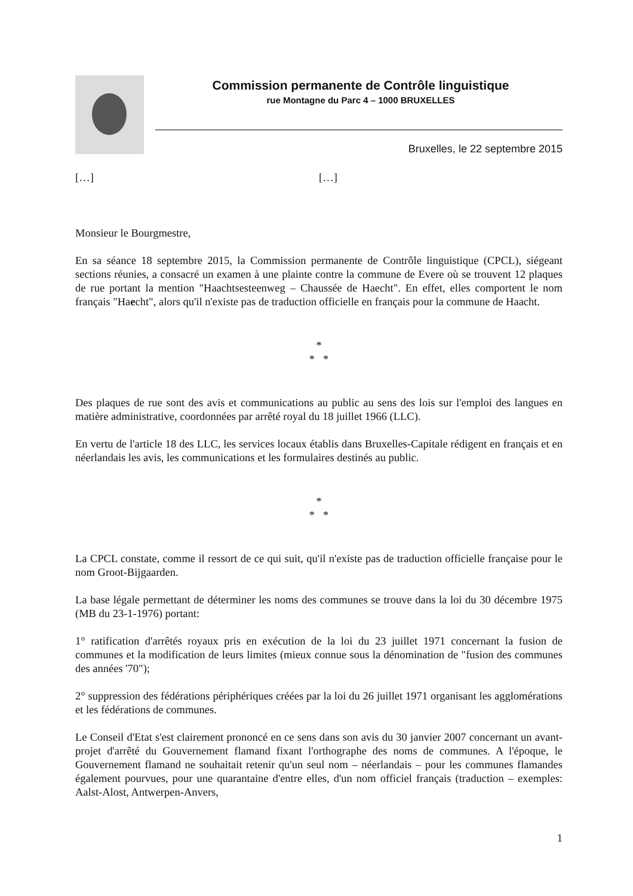Commission permanente de Contrôle linguistique
rue Montagne du Parc 4 – 1000 BRUXELLES
Bruxelles, le 22 septembre 2015
[…] […]
Monsieur le Bourgmestre,
En sa séance 18 septembre 2015, la Commission permanente de Contrôle linguistique (CPCL), siégeant sections réunies, a consacré un examen à une plainte contre la commune de Evere où se trouvent 12 plaques de rue portant la mention "Haachtsesteenweg – Chaussée de Haecht". En effet, elles comportent le nom français "Haecht", alors qu'il n'existe pas de traduction officielle en français pour la commune de Haacht.
*
* *
Des plaques de rue sont des avis et communications au public au sens des lois sur l'emploi des langues en matière administrative, coordonnées par arrêté royal du 18 juillet 1966 (LLC).
En vertu de l'article 18 des LLC, les services locaux établis dans Bruxelles-Capitale rédigent en français et en néerlandais les avis, les communications et les formulaires destinés au public.
*
* *
La CPCL constate, comme il ressort de ce qui suit, qu'il n'existe pas de traduction officielle française pour le nom Groot-Bijgaarden.
La base légale permettant de déterminer les noms des communes se trouve dans la loi du 30 décembre 1975 (MB du 23-1-1976) portant:
1° ratification d'arrêtés royaux pris en exécution de la loi du 23 juillet 1971 concernant la fusion de communes et la modification de leurs limites (mieux connue sous la dénomination de "fusion des communes des années '70");
2° suppression des fédérations périphériques créées par la loi du 26 juillet 1971 organisant les agglomérations et les fédérations de communes.
Le Conseil d'Etat s'est clairement prononcé en ce sens dans son avis du 30 janvier 2007 concernant un avant-projet d'arrêté du Gouvernement flamand fixant l'orthographe des noms de communes. A l'époque, le Gouvernement flamand ne souhaitait retenir qu'un seul nom – néerlandais – pour les communes flamandes également pourvues, pour une quarantaine d'entre elles, d'un nom officiel français (traduction – exemples: Aalst-Alost, Antwerpen-Anvers,
1